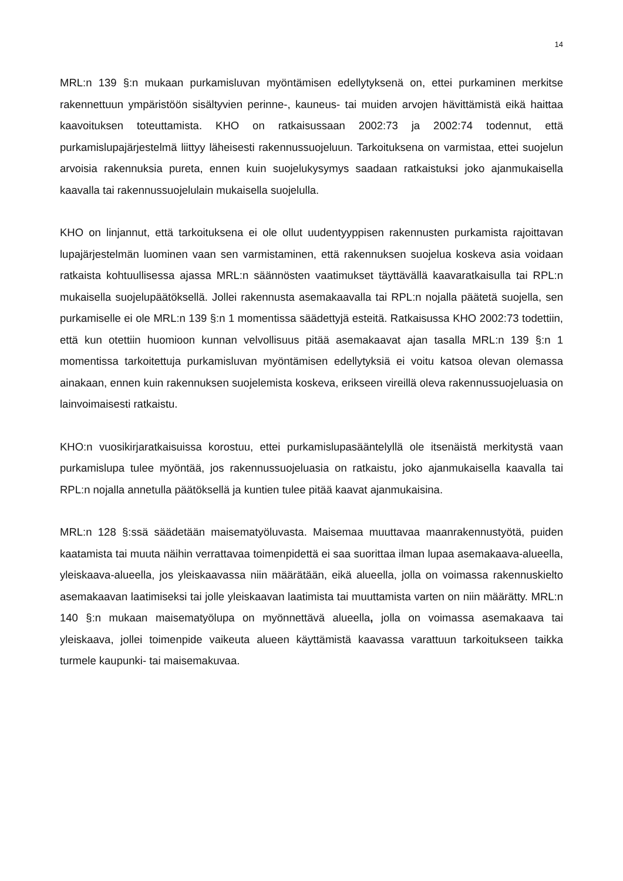14
MRL:n 139 §:n mukaan purkamisluvan myöntämisen edellytyksenä on, ettei purkaminen merkitse rakennettuun ympäristöön sisältyvien perinne-, kauneus- tai muiden arvojen hävittämistä eikä haittaa kaavoituksen toteuttamista. KHO on ratkaisussaan 2002:73 ja 2002:74 todennut, että purkamislupajärjestelmä liittyy läheisesti rakennussuojeluun. Tarkoituksena on varmistaa, ettei suojelun arvoisia rakennuksia pureta, ennen kuin suojelukysymys saadaan ratkaistuksi joko ajanmukaisella kaavalla tai rakennussuojelulain mukaisella suojelulla.
KHO on linjannut, että tarkoituksena ei ole ollut uudentyyppisen rakennusten purkamista rajoittavan lupajärjestelmän luominen vaan sen varmistaminen, että rakennuksen suojelua koskeva asia voidaan ratkaista kohtuullisessa ajassa MRL:n säännösten vaatimukset täyttävällä kaavaratkaisulla tai RPL:n mukaisella suojelupäätöksellä. Jollei rakennusta asemakaavalla tai RPL:n nojalla päätetä suojella, sen purkamiselle ei ole MRL:n 139 §:n 1 momentissa säädettyjä esteitä. Ratkaisussa KHO 2002:73 todettiin, että kun otettiin huomioon kunnan velvollisuus pitää asemakaavat ajan tasalla MRL:n 139 §:n 1 momentissa tarkoitettuja purkamisluvan myöntämisen edellytyksiä ei voitu katsoa olevan olemassa ainakaan, ennen kuin rakennuksen suojelemista koskeva, erikseen vireillä oleva rakennussuojeluasia on lainvoimaisesti ratkaistu.
KHO:n vuosikirjaratkaisuissa korostuu, ettei purkamislupasääntelyllä ole itsenäistä merkitystä vaan purkamislupa tulee myöntää, jos rakennussuojeluasia on ratkaistu, joko ajanmukaisella kaavalla tai RPL:n nojalla annetulla päätöksellä ja kuntien tulee pitää kaavat ajanmukaisina.
MRL:n 128 §:ssä säädetään maisematyöluvasta. Maisemaa muuttavaa maanrakennustyötä, puiden kaatamista tai muuta näihin verrattavaa toimenpidettä ei saa suorittaa ilman lupaa asemakaava-alueella, yleiskaava-alueella, jos yleiskaavassa niin määrätään, eikä alueella, jolla on voimassa rakennuskielto asemakaavan laatimiseksi tai jolle yleiskaavan laatimista tai muuttamista varten on niin määrätty. MRL:n 140 §:n mukaan maisematyölupa on myönnettävä alueella, jolla on voimassa asemakaava tai yleiskaava, jollei toimenpide vaikeuta alueen käyttämistä kaavassa varattuun tarkoitukseen taikka turmele kaupunki- tai maisemakuvaa.